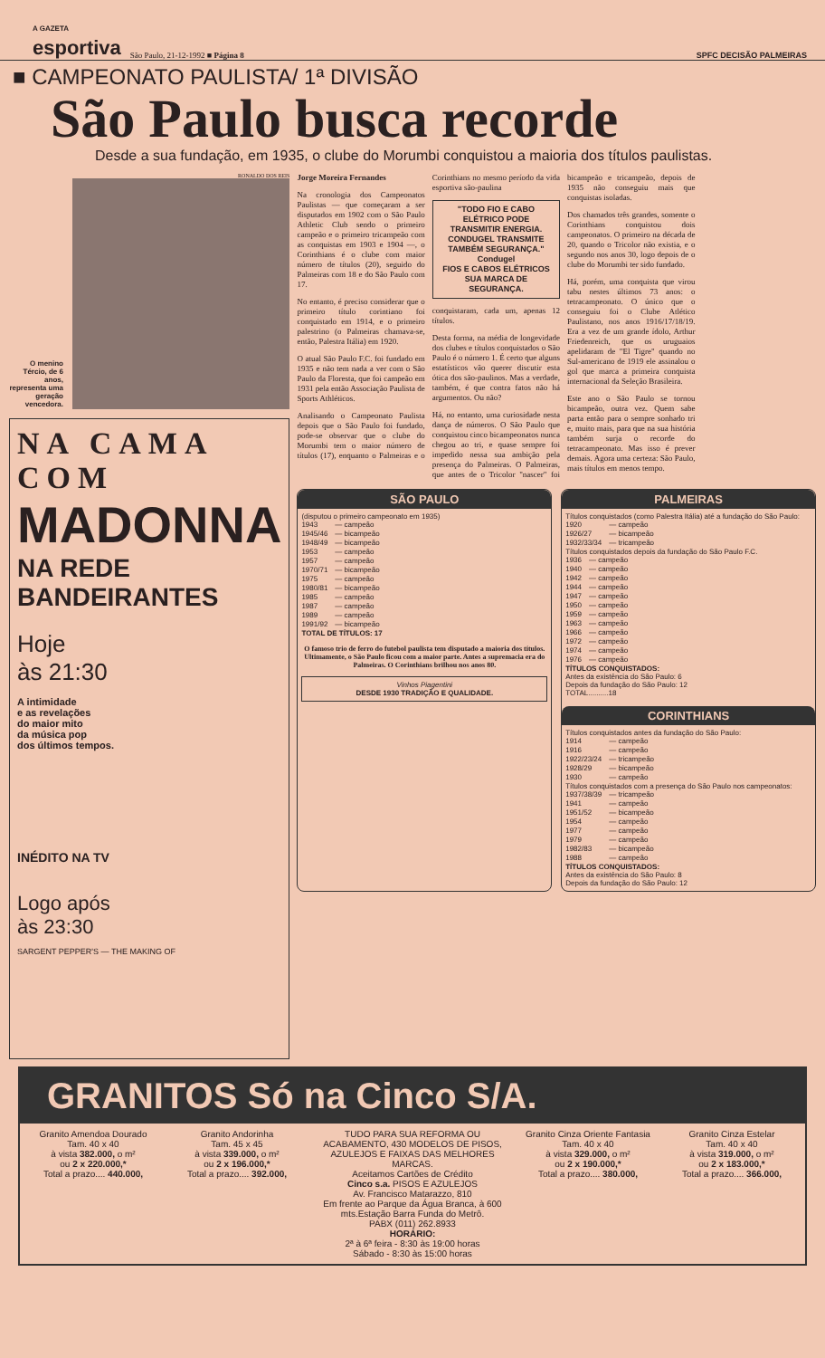A GAZETA
esportiva
São Paulo, 21-12-1992 ■ Página 8
SPFC DECISÃO PALMEIRAS
■ CAMPEONATO PAULISTA/ 1ª DIVISÃO
São Paulo busca recorde
Desde a sua fundação, em 1935, o clube do Morumbi conquistou a maioria dos títulos paulistas.
RONALDO DOS REIS
O menino Tércio, de 6 anos, representa uma geração vencedora.
NA CAMA COM
MADONNA
NA REDE BANDEIRANTES
Hoje
às 21:30
A intimidade
e as revelações
do maior mito
da música pop
dos últimos tempos.
INÉDITO NA TV
Logo após
às 23:30
SARGENT PEPPER'S — THE MAKING OF
Jorge Moreira Fernandes
Na cronologia dos Campeonatos Paulistas — que começaram a ser disputados em 1902 com o São Paulo Athletic Club sendo o primeiro campeão e o primeiro tricampeão com as conquistas em 1903 e 1904 —, o Corinthians é o clube com maior número de títulos (20), seguido do Palmeiras com 18 e do São Paulo com 17.
No entanto, é preciso considerar que o primeiro título corintiano foi conquistado em 1914, e o primeiro palestrino (o Palmeiras chamava-se, então, Palestra Itália) em 1920.
O atual São Paulo F.C. foi fundado em 1935 e não tem nada a ver com o São Paulo da Floresta, que foi campeão em 1931 pela então Associação Paulista de Sports Athléticos.
Analisando o Campeonato Paulista depois que o São Paulo foi fundado, pode-se observar que o clube do Morumbi tem o maior número de títulos (17), enquanto o Palmeiras e o Corinthians no mesmo período da vida esportiva são-paulina
"TODO FIO E CABO ELÉTRICO PODE TRANSMITIR ENERGIA. CONDUGEL TRANSMITE TAMBÉM SEGURANÇA."
Condugel
FIOS E CABOS ELÉTRICOS
SUA MARCA DE SEGURANÇA.
conquistaram, cada um, apenas 12 títulos.
Desta forma, na média de longevidade dos clubes e títulos conquistados o São Paulo é o número 1. É certo que alguns estatísticos vão querer discutir esta ótica dos são-paulinos. Mas a verdade, também, é que contra fatos não há argumentos. Ou não?
Há, no entanto, uma curiosidade nesta dança de números. O São Paulo que conquistou cinco bicampeonatos nunca chegou ao tri, e quase sempre foi impedido nessa sua ambição pela presença do Palmeiras. O Palmeiras, que antes de o Tricolor "nascer" foi bicampeão e tricampeão, depois de 1935 não conseguiu mais que conquistas isoladas.
Dos chamados três grandes, somente o Corinthians conquistou dois campeonatos. O primeiro na década de 20, quando o Tricolor não existia, e o segundo nos anos 30, logo depois de o clube do Morumbi ter sido fundado.
Há, porém, uma conquista que virou tabu nestes últimos 73 anos: o tetracampeonato. O único que o conseguiu foi o Clube Atlético Paulistano, nos anos 1916/17/18/19. Era a vez de um grande ídolo, Arthur Friedenreich, que os uruguaios apelidaram de "El Tigre" quando no Sul-americano de 1919 ele assinalou o gol que marca a primeira conquista internacional da Seleção Brasileira.
Este ano o São Paulo se tornou bicampeão, outra vez. Quem sabe parta então para o sempre sonhado tri e, muito mais, para que na sua história também surja o recorde do tetracampeonato. Mas isso é prever demais. Agora uma certeza: São Paulo, mais títulos em menos tempo.
SÃO PAULO
(disputou o primeiro campeonato em 1935)
| 1943 | — campeão |
| 1945/46 | — bicampeão |
| 1948/49 | — bicampeão |
| 1953 | — campeão |
| 1957 | — campeão |
| 1970/71 | — bicampeão |
| 1975 | — campeão |
| 1980/81 | — bicampeão |
| 1985 | — campeão |
| 1987 | — campeão |
| 1989 | — campeão |
| 1991/92 | — bicampeão |
TOTAL DE TÍTULOS: 17
O famoso trio de ferro do futebol paulista tem disputado a maioria dos títulos. Ultimamente, o São Paulo ficou com a maior parte. Antes a supremacia era do Palmeiras. O Corinthians brilhou nos anos 80.
Vinhos Piagentini
DESDE 1930 TRADIÇÃO E QUALIDADE.
PALMEIRAS
Títulos conquistados (como Palestra Itália) até a fundação do São Paulo:
| 1920 | — campeão |
| 1926/27 | — bicampeão |
| 1932/33/34 | — tricampeão |
Títulos conquistados depois da fundação do São Paulo F.C.
| 1936 | — campeão |
| 1940 | — campeão |
| 1942 | — campeão |
| 1944 | — campeão |
| 1947 | — campeão |
| 1950 | — campeão |
| 1959 | — campeão |
| 1963 | — campeão |
| 1966 | — campeão |
| 1972 | — campeão |
| 1974 | — campeão |
| 1976 | — campeão |
TÍTULOS CONQUISTADOS:
Antes da existência do São Paulo: 6
Depois da fundação do São Paulo: 12
TOTAL..........18
CORINTHIANS
Títulos conquistados antes da fundação do São Paulo:
| 1914 | — campeão |
| 1916 | — campeão |
| 1922/23/24 | — tricampeão |
| 1928/29 | — bicampeão |
| 1930 | — campeão |
Títulos conquistados com a presença do São Paulo nos campeonatos:
| 1937/38/39 | — tricampeão |
| 1941 | — campeão |
| 1951/52 | — bicampeão |
| 1954 | — campeão |
| 1977 | — campeão |
| 1979 | — campeão |
| 1982/83 | — bicampeão |
| 1988 | — campeão |
TÍTULOS CONQUISTADOS:
Antes da existência do São Paulo: 8
Depois da fundação do São Paulo: 12
GRANITOS Só na Cinco S/A.
Granito Amendoa Dourado
Tam. 40 x 40
à vista 382.000, o m²
ou 2 x 220.000,*
Total a prazo.... 440.000,
Granito Andorinha
Tam. 45 x 45
à vista 339.000, o m²
ou 2 x 196.000,*
Total a prazo.... 392.000,
TUDO PARA SUA REFORMA OU ACABAMENTO, 430 MODELOS DE PISOS, AZULEJOS E FAIXAS DAS MELHORES MARCAS.
Aceitamos Cartões de Crédito
Cinco s.a. PISOS E AZULEJOS
Av. Francisco Matarazzo, 810
Em frente ao Parque da Água Branca, à 600 mts.Estação Barra Funda do Metrô.
PABX (011) 262.8933
HORÁRIO:
2ª à 6ª feira - 8:30 às 19:00 horas
Sábado - 8:30 às 15:00 horas
Granito Cinza Oriente Fantasia
Tam. 40 x 40
à vista 329.000, o m²
ou 2 x 190.000,*
Total a prazo.... 380.000,
Granito Cinza Estelar
Tam. 40 x 40
à vista 319.000, o m²
ou 2 x 183.000,*
Total a prazo.... 366.000,